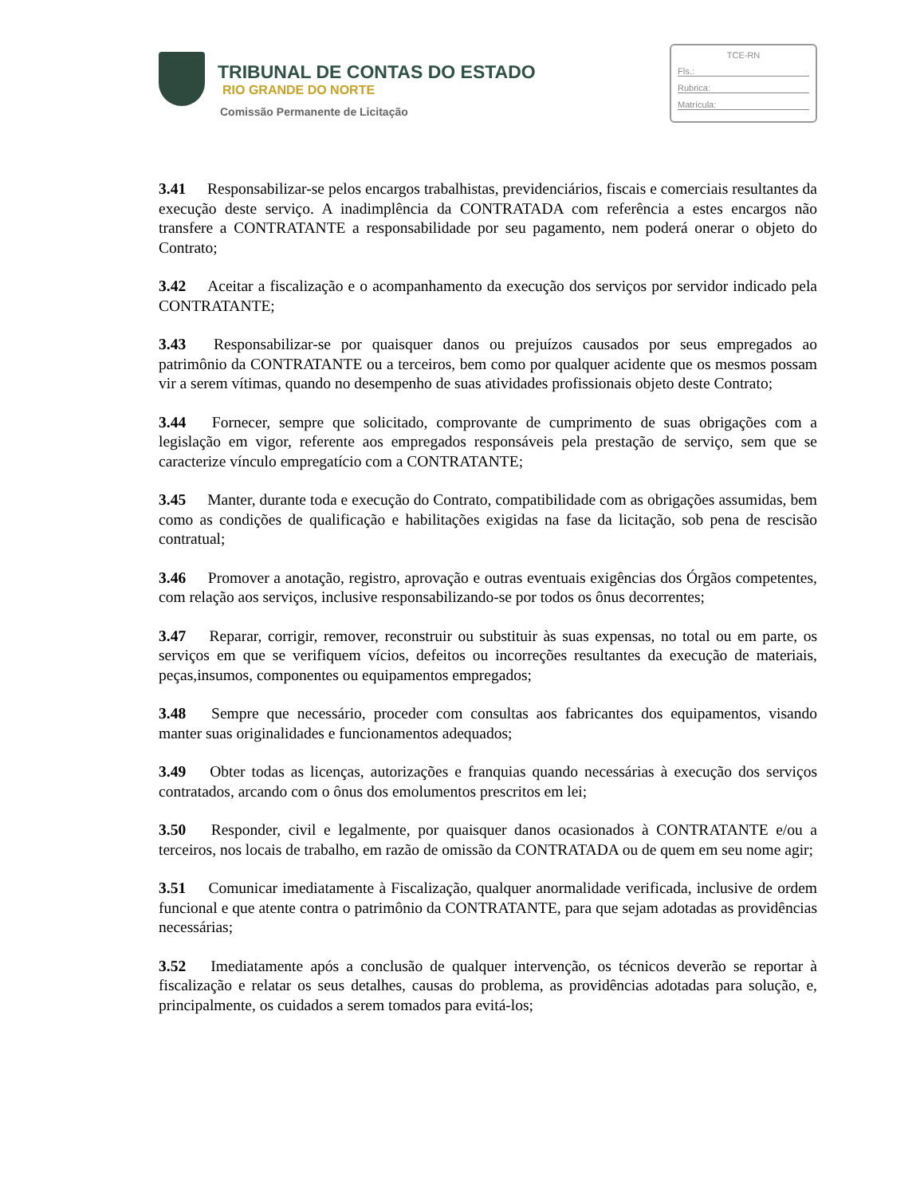TRIBUNAL DE CONTAS DO ESTADO
RIO GRANDE DO NORTE
Comissão Permanente de Licitação
TCE-RN
Fls.:
Rubrica:
Matrícula:
3.41 Responsabilizar-se pelos encargos trabalhistas, previdenciários, fiscais e comerciais resultantes da execução deste serviço. A inadimplência da CONTRATADA com referência a estes encargos não transfere a CONTRATANTE a responsabilidade por seu pagamento, nem poderá onerar o objeto do Contrato;
3.42 Aceitar a fiscalização e o acompanhamento da execução dos serviços por servidor indicado pela CONTRATANTE;
3.43 Responsabilizar-se por quaisquer danos ou prejuízos causados por seus empregados ao patrimônio da CONTRATANTE ou a terceiros, bem como por qualquer acidente que os mesmos possam vir a serem vítimas, quando no desempenho de suas atividades profissionais objeto deste Contrato;
3.44 Fornecer, sempre que solicitado, comprovante de cumprimento de suas obrigações com a legislação em vigor, referente aos empregados responsáveis pela prestação de serviço, sem que se caracterize vínculo empregatício com a CONTRATANTE;
3.45 Manter, durante toda e execução do Contrato, compatibilidade com as obrigações assumidas, bem como as condições de qualificação e habilitações exigidas na fase da licitação, sob pena de rescisão contratual;
3.46 Promover a anotação, registro, aprovação e outras eventuais exigências dos Órgãos competentes, com relação aos serviços, inclusive responsabilizando-se por todos os ônus decorrentes;
3.47 Reparar, corrigir, remover, reconstruir ou substituir às suas expensas, no total ou em parte, os serviços em que se verifiquem vícios, defeitos ou incorreções resultantes da execução de materiais, peças,insumos, componentes ou equipamentos empregados;
3.48 Sempre que necessário, proceder com consultas aos fabricantes dos equipamentos, visando manter suas originalidades e funcionamentos adequados;
3.49 Obter todas as licenças, autorizações e franquias quando necessárias à execução dos serviços contratados, arcando com o ônus dos emolumentos prescritos em lei;
3.50 Responder, civil e legalmente, por quaisquer danos ocasionados à CONTRATANTE e/ou a terceiros, nos locais de trabalho, em razão de omissão da CONTRATADA ou de quem em seu nome agir;
3.51 Comunicar imediatamente à Fiscalização, qualquer anormalidade verificada, inclusive de ordem funcional e que atente contra o patrimônio da CONTRATANTE, para que sejam adotadas as providências necessárias;
3.52 Imediatamente após a conclusão de qualquer intervenção, os técnicos deverão se reportar à fiscalização e relatar os seus detalhes, causas do problema, as providências adotadas para solução, e, principalmente, os cuidados a serem tomados para evitá-los;